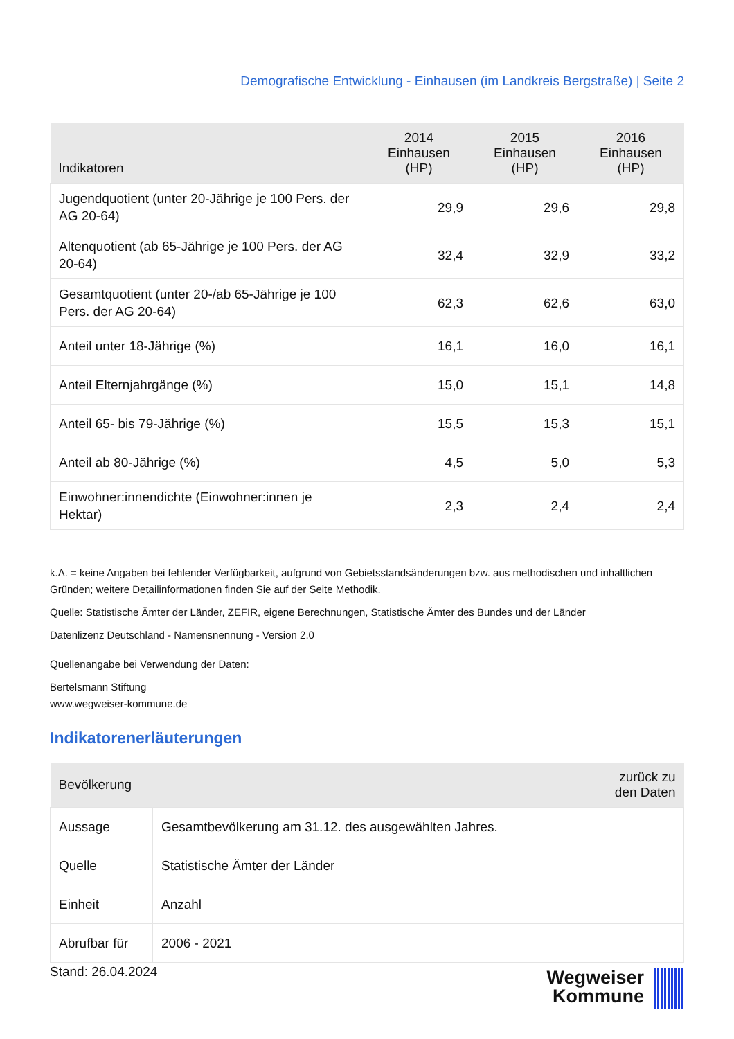Demografische Entwicklung - Einhausen (im Landkreis Bergstraße) | Seite 2
| Indikatoren | 2014 Einhausen (HP) | 2015 Einhausen (HP) | 2016 Einhausen (HP) |
| --- | --- | --- | --- |
| Jugendquotient (unter 20-Jährige je 100 Pers. der AG 20-64) | 29,9 | 29,6 | 29,8 |
| Altenquotient (ab 65-Jährige je 100 Pers. der AG 20-64) | 32,4 | 32,9 | 33,2 |
| Gesamtquotient (unter 20-/ab 65-Jährige je 100 Pers. der AG 20-64) | 62,3 | 62,6 | 63,0 |
| Anteil unter 18-Jährige (%) | 16,1 | 16,0 | 16,1 |
| Anteil Elternjahrgänge (%) | 15,0 | 15,1 | 14,8 |
| Anteil 65- bis 79-Jährige (%) | 15,5 | 15,3 | 15,1 |
| Anteil ab 80-Jährige (%) | 4,5 | 5,0 | 5,3 |
| Einwohner:innendichte (Einwohner:innen je Hektar) | 2,3 | 2,4 | 2,4 |
k.A. = keine Angaben bei fehlender Verfügbarkeit, aufgrund von Gebietsstandsänderungen bzw. aus methodischen und inhaltlichen Gründen; weitere Detailinformationen finden Sie auf der Seite Methodik.
Quelle: Statistische Ämter der Länder, ZEFIR, eigene Berechnungen, Statistische Ämter des Bundes und der Länder
Datenlizenz Deutschland - Namensnennung - Version 2.0
Quellenangabe bei Verwendung der Daten:
Bertelsmann Stiftung
www.wegweiser-kommune.de
Indikatorenerläuterungen
| Bevölkerung | | zurück zu den Daten |
| --- | --- | --- |
| Aussage | Gesamtbevölkerung am 31.12. des ausgewählten Jahres. | |
| Quelle | Statistische Ämter der Länder | |
| Einheit | Anzahl | |
| Abrufbar für | 2006 - 2021 | |
Stand: 26.04.2024
Wegweiser
Kommune